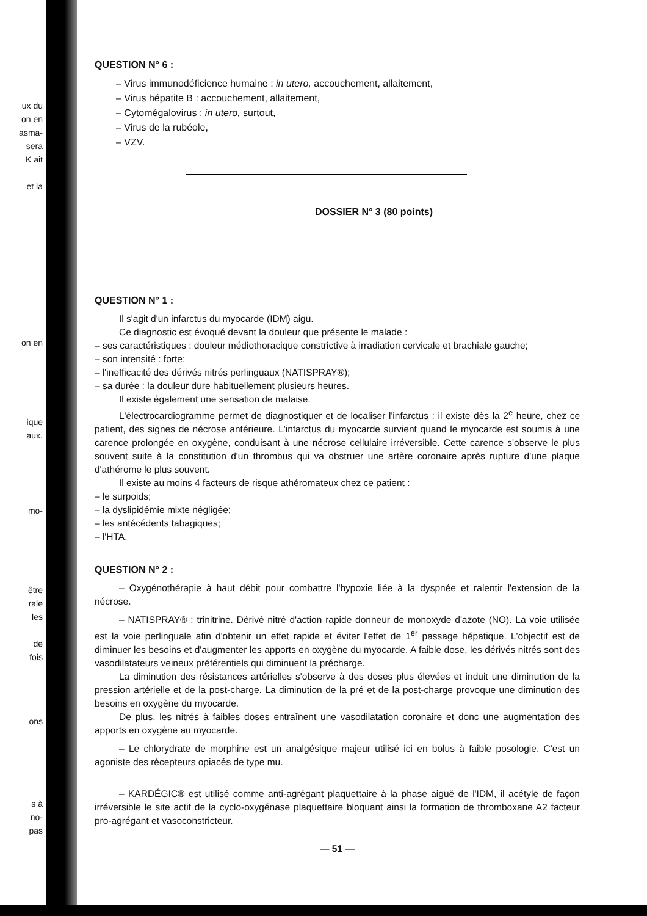ux du
on en
asma-
sera
K ait
et la
on en
ique
aux.
mo-
être
rale
les
de
fois
ons
s à
no-
pas
QUESTION N° 6 :
– Virus immunodéficience humaine : in utero, accouchement, allaitement,
– Virus hépatite B : accouchement, allaitement,
– Cytomégalovirus : in utero, surtout,
– Virus de la rubéole,
– VZV.
DOSSIER N° 3 (80 points)
QUESTION N° 1 :
Il s'agit d'un infarctus du myocarde (IDM) aigu.
Ce diagnostic est évoqué devant la douleur que présente le malade :
– ses caractéristiques : douleur médiothoracique constrictive à irradiation cervicale et brachiale gauche;
– son intensité : forte;
– l'inefficacité des dérivés nitrés perlinguaux (NATISPRAY®);
– sa durée : la douleur dure habituellement plusieurs heures.
Il existe également une sensation de malaise.
L'électrocardiogramme permet de diagnostiquer et de localiser l'infarctus : il existe dès la 2<sup>e</sup> heure, chez ce patient, des signes de nécrose antérieure. L'infarctus du myocarde survient quand le myocarde est soumis à une carence prolongée en oxygène, conduisant à une nécrose cellulaire irréversible. Cette carence s'observe le plus souvent suite à la constitution d'un thrombus qui va obstruer une artère coronaire après rupture d'une plaque d'athérome le plus souvent.
Il existe au moins 4 facteurs de risque athéromateux chez ce patient :
– le surpoids;
– la dyslipidémie mixte négligée;
– les antécédents tabagiques;
– l'HTA.
QUESTION N° 2 :
– Oxygénothérapie à haut débit pour combattre l'hypoxie liée à la dyspnée et ralentir l'extension de la nécrose.
– NATISPRAY® : trinitrine. Dérivé nitré d'action rapide donneur de monoxyde d'azote (NO). La voie utilisée est la voie perlinguale afin d'obtenir un effet rapide et éviter l'effet de 1<sup>er</sup> passage hépatique. L'objectif est de diminuer les besoins et d'augmenter les apports en oxygène du myocarde. A faible dose, les dérivés nitrés sont des vasodilatateurs veineux préférentiels qui diminuent la précharge.
La diminution des résistances artérielles s'observe à des doses plus élevées et induit une diminution de la pression artérielle et de la post-charge. La diminution de la pré et de la post-charge provoque une diminution des besoins en oxygène du myocarde.
De plus, les nitrés à faibles doses entraînent une vasodilatation coronaire et donc une augmentation des apports en oxygène au myocarde.
– Le chlorydrate de morphine est un analgésique majeur utilisé ici en bolus à faible posologie. C'est un agoniste des récepteurs opiacés de type mu.
– KARDÉGIC® est utilisé comme anti-agrégant plaquettaire à la phase aiguë de l'IDM, il acétyle de façon irréversible le site actif de la cyclo-oxygénase plaquettaire bloquant ainsi la formation de thromboxane A2 facteur pro-agrégant et vasoconstricteur.
— 51 —